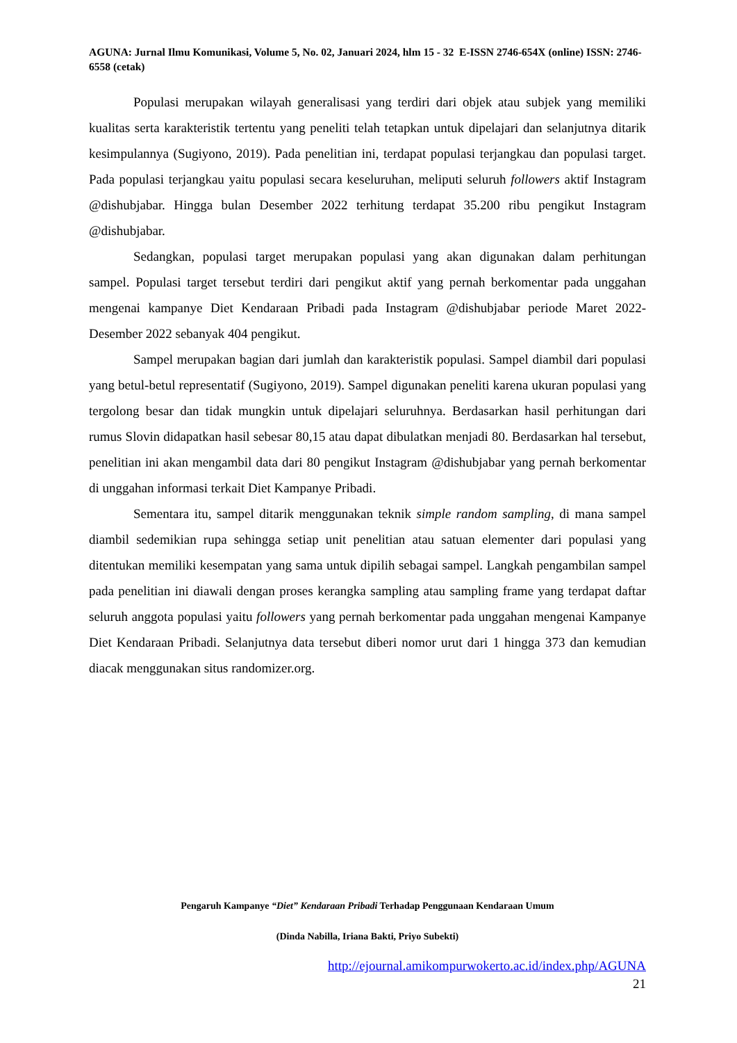AGUNA: Jurnal Ilmu Komunikasi, Volume 5, No. 02, Januari 2024, hlm 15 - 32 E-ISSN 2746-654X (online) ISSN: 2746-6558 (cetak)
Populasi merupakan wilayah generalisasi yang terdiri dari objek atau subjek yang memiliki kualitas serta karakteristik tertentu yang peneliti telah tetapkan untuk dipelajari dan selanjutnya ditarik kesimpulannya (Sugiyono, 2019). Pada penelitian ini, terdapat populasi terjangkau dan populasi target. Pada populasi terjangkau yaitu populasi secara keseluruhan, meliputi seluruh followers aktif Instagram @dishubjabar. Hingga bulan Desember 2022 terhitung terdapat 35.200 ribu pengikut Instagram @dishubjabar.
Sedangkan, populasi target merupakan populasi yang akan digunakan dalam perhitungan sampel. Populasi target tersebut terdiri dari pengikut aktif yang pernah berkomentar pada unggahan mengenai kampanye Diet Kendaraan Pribadi pada Instagram @dishubjabar periode Maret 2022-Desember 2022 sebanyak 404 pengikut.
Sampel merupakan bagian dari jumlah dan karakteristik populasi. Sampel diambil dari populasi yang betul-betul representatif (Sugiyono, 2019). Sampel digunakan peneliti karena ukuran populasi yang tergolong besar dan tidak mungkin untuk dipelajari seluruhnya. Berdasarkan hasil perhitungan dari rumus Slovin didapatkan hasil sebesar 80,15 atau dapat dibulatkan menjadi 80. Berdasarkan hal tersebut, penelitian ini akan mengambil data dari 80 pengikut Instagram @dishubjabar yang pernah berkomentar di unggahan informasi terkait Diet Kampanye Pribadi.
Sementara itu, sampel ditarik menggunakan teknik simple random sampling, di mana sampel diambil sedemikian rupa sehingga setiap unit penelitian atau satuan elementer dari populasi yang ditentukan memiliki kesempatan yang sama untuk dipilih sebagai sampel. Langkah pengambilan sampel pada penelitian ini diawali dengan proses kerangka sampling atau sampling frame yang terdapat daftar seluruh anggota populasi yaitu followers yang pernah berkomentar pada unggahan mengenai Kampanye Diet Kendaraan Pribadi. Selanjutnya data tersebut diberi nomor urut dari 1 hingga 373 dan kemudian diacak menggunakan situs randomizer.org.
Pengaruh Kampanye “Diet” Kendaraan Pribadi Terhadap Penggunaan Kendaraan Umum
(Dinda Nabilla, Iriana Bakti, Priyo Subekti)
http://ejournal.amikompurwokerto.ac.id/index.php/AGUNA
21